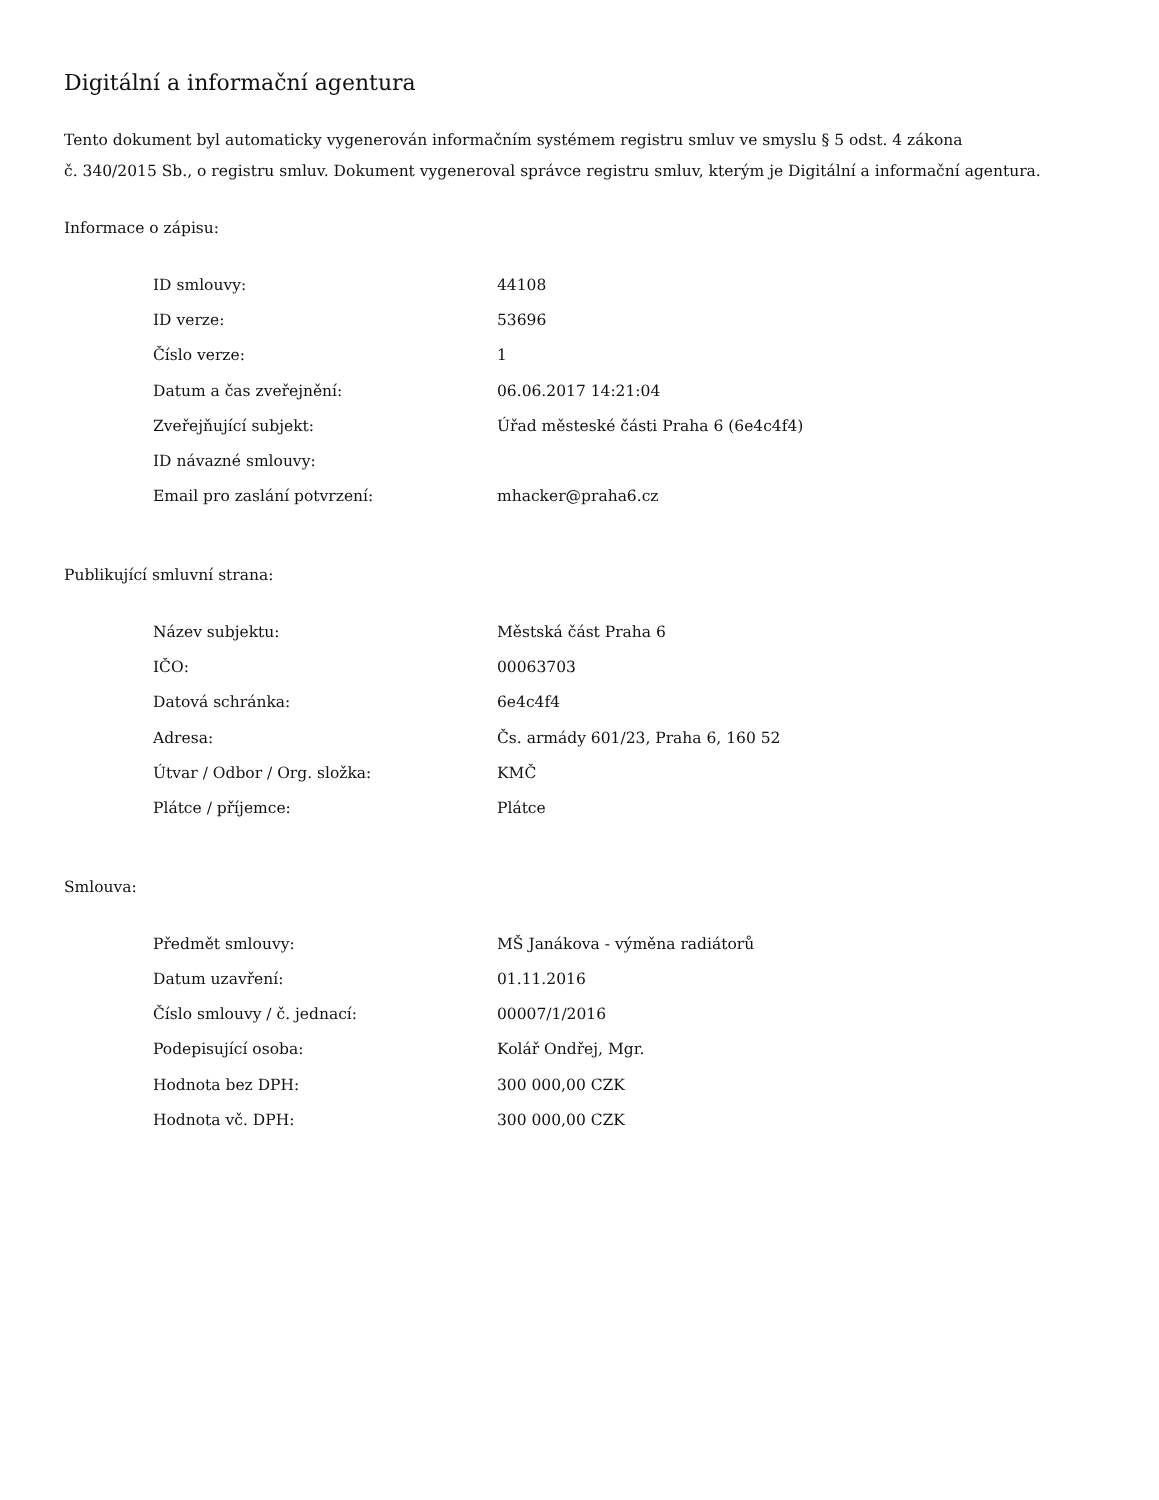Digitální a informační agentura
Tento dokument byl automaticky vygenerován informačním systémem registru smluv ve smyslu § 5 odst. 4 zákona
č. 340/2015 Sb., o registru smluv. Dokument vygeneroval správce registru smluv, kterým je Digitální a informační agentura.
Informace o zápisu:
| ID smlouvy: | 44108 |
| ID verze: | 53696 |
| Číslo verze: | 1 |
| Datum a čas zveřejnění: | 06.06.2017 14:21:04 |
| Zveřejňující subjekt: | Úřad městeské části Praha 6 (6e4c4f4) |
| ID návazné smlouvy: | |
| Email pro zaslání potvrzení: | mhacker@praha6.cz |
Publikující smluvní strana:
| Název subjektu: | Městská část Praha 6 |
| IČO: | 00063703 |
| Datová schránka: | 6e4c4f4 |
| Adresa: | Čs. armády 601/23, Praha 6, 160 52 |
| Útvar / Odbor / Org. složka: | KMČ |
| Plátce / příjemce: | Plátce |
Smlouva:
| Předmět smlouvy: | MŠ Janákova - výměna radiátorů |
| Datum uzavření: | 01.11.2016 |
| Číslo smlouvy / č. jednací: | 00007/1/2016 |
| Podepisující osoba: | Kolář Ondřej, Mgr. |
| Hodnota bez DPH: | 300 000,00 CZK |
| Hodnota vč. DPH: | 300 000,00 CZK |